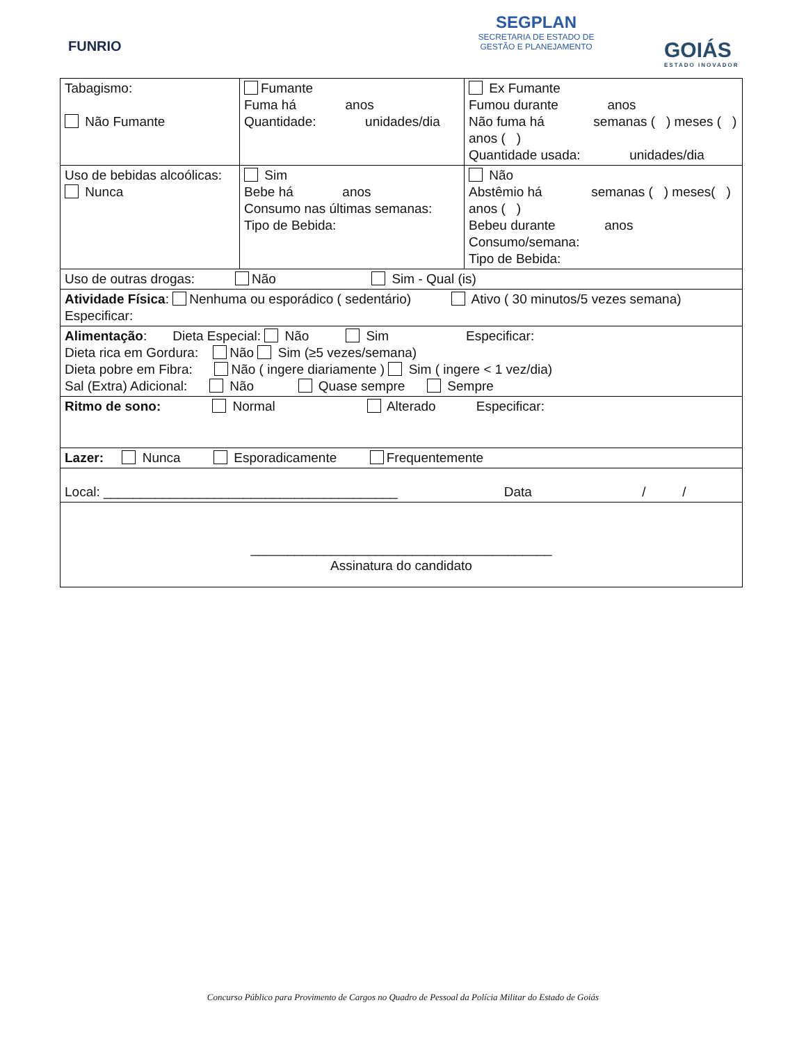FUNRIO
SEGPLAN
SECRETARIA DE ESTADO DE
GESTÃO E PLANEJAMENTO
GOIÁS
ESTADO INOVADOR
| Tabagismo: Não Fumante | Fumante Fuma há anos Quantidade: unidades/dia | Ex Fumante Fumou durante anos Não fuma há semanas ( ) meses ( ) anos ( ) Quantidade usada: unidades/dia |
| Uso de bebidas alcoólicas: Nunca | Sim Bebe há anos Consumo nas últimas semanas: Tipo de Bebida: | Não Abstêmio há semanas ( ) meses( ) anos ( ) Bebeu durante anos Consumo/semana: Tipo de Bebida: |
| Uso de outras drogas: Não Sim - Qual (is) | | |
| Atividade Física : Nenhuma ou esporádico ( sedentário) Ativo ( 30 minutos/5 vezes semana) Especificar: | | |
| Alimentação : Dieta Especial: Não Sim Especificar: Dieta rica em Gordura: Não Sim (≥5 vezes/semana) Dieta pobre em Fibra: Não ( ingere diariamente ) Sim ( ingere < 1 vez/dia) Sal (Extra) Adicional: Não Quase sempre Sempre | | |
| Ritmo de sono: Normal Alterado Especificar: | | |
| Lazer: Nunca Esporadicamente Frequentemente | | |
| Local: ________________________________________ Data / / | | |
| _________________________________________ Assinatura do candidato | | |
Concurso Público para Provimento de Cargos no Quadro de Pessoal da Polícia Militar do Estado de Goiás